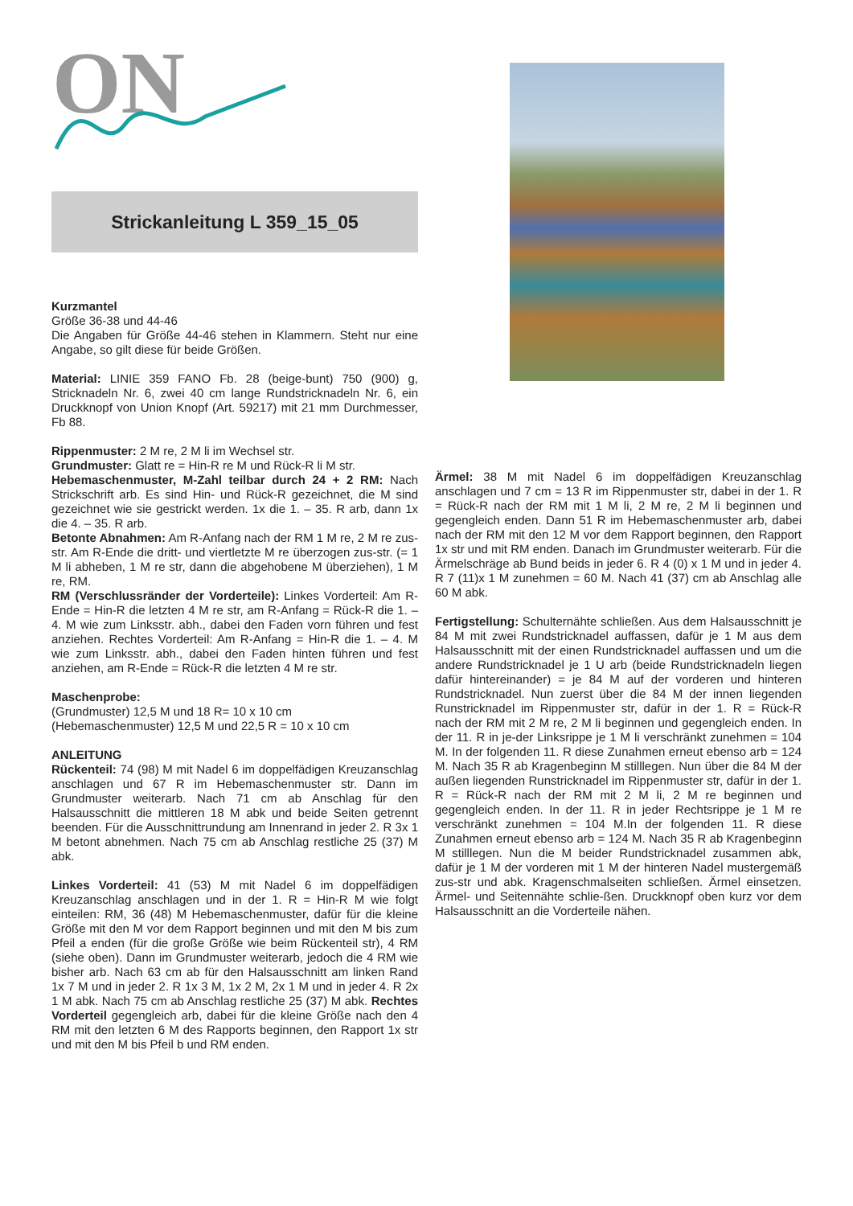ON
Strickanleitung L 359_15_05
Kurzmantel
Größe 36-38 und 44-46
Die Angaben für Größe 44-46 stehen in Klammern. Steht nur eine Angabe, so gilt diese für beide Größen.
Material: LINIE 359 FANO Fb. 28 (beige-bunt) 750 (900) g, Stricknadeln Nr. 6, zwei 40 cm lange Rundstricknadeln Nr. 6, ein Druckknopf von Union Knopf (Art. 59217) mit 21 mm Durchmesser, Fb 88.
Rippenmuster: 2 M re, 2 M li im Wechsel str.
Grundmuster: Glatt re = Hin-R re M und Rück-R li M str.
Hebemaschenmuster, M-Zahl teilbar durch 24 + 2 RM: Nach Strickschrift arb. Es sind Hin- und Rück-R gezeichnet, die M sind gezeichnet wie sie gestrickt werden. 1x die 1. – 35. R arb, dann 1x die 4. – 35. R arb.
Betonte Abnahmen: Am R-Anfang nach der RM 1 M re, 2 M re zus-str. Am R-Ende die dritt- und viertletzte M re überzogen zus-str. (= 1 M li abheben, 1 M re str, dann die abgehobene M überziehen), 1 M re, RM.
RM (Verschlussränder der Vorderteile): Linkes Vorderteil: Am R-Ende = Hin-R die letzten 4 M re str, am R-Anfang = Rück-R die 1. – 4. M wie zum Linksstr. abh., dabei den Faden vorn führen und fest anziehen. Rechtes Vorderteil: Am R-Anfang = Hin-R die 1. – 4. M wie zum Linksstr. abh., dabei den Faden hinten führen und fest anziehen, am R-Ende = Rück-R die letzten 4 M re str.
Maschenprobe:
(Grundmuster) 12,5 M und 18 R= 10 x 10 cm
(Hebemaschenmuster) 12,5 M und 22,5 R = 10 x 10 cm
ANLEITUNG
Rückenteil: 74 (98) M mit Nadel 6 im doppelfädigen Kreuzanschlag anschlagen und 67 R im Hebemaschenmuster str. Dann im Grundmuster weiterarb. Nach 71 cm ab Anschlag für den Halsausschnitt die mittleren 18 M abk und beide Seiten getrennt beenden. Für die Ausschnittrundung am Innenrand in jeder 2. R 3x 1 M betont abnehmen. Nach 75 cm ab Anschlag restliche 25 (37) M abk.
Linkes Vorderteil: 41 (53) M mit Nadel 6 im doppelfädigen Kreuzanschlag anschlagen und in der 1. R = Hin-R M wie folgt einteilen: RM, 36 (48) M Hebemaschenmuster, dafür für die kleine Größe mit den M vor dem Rapport beginnen und mit den M bis zum Pfeil a enden (für die große Größe wie beim Rückenteil str), 4 RM (siehe oben). Dann im Grundmuster weiterarb, jedoch die 4 RM wie bisher arb. Nach 63 cm ab für den Halsausschnitt am linken Rand 1x 7 M und in jeder 2. R 1x 3 M, 1x 2 M, 2x 1 M und in jeder 4. R 2x 1 M abk. Nach 75 cm ab Anschlag restliche 25 (37) M abk. Rechtes Vorderteil gegengleich arb, dabei für die kleine Größe nach den 4 RM mit den letzten 6 M des Rapports beginnen, den Rapport 1x str und mit den M bis Pfeil b und RM enden.
Ärmel: 38 M mit Nadel 6 im doppelfädigen Kreuzanschlag anschlagen und 7 cm = 13 R im Rippenmuster str, dabei in der 1. R = Rück-R nach der RM mit 1 M li, 2 M re, 2 M li beginnen und gegengleich enden. Dann 51 R im Hebemaschenmuster arb, dabei nach der RM mit den 12 M vor dem Rapport beginnen, den Rapport 1x str und mit RM enden. Danach im Grundmuster weiterarb. Für die Ärmelschräge ab Bund beids in jeder 6. R 4 (0) x 1 M und in jeder 4. R 7 (11)x 1 M zunehmen = 60 M. Nach 41 (37) cm ab Anschlag alle 60 M abk.
Fertigstellung: Schulternähte schließen. Aus dem Halsausschnitt je 84 M mit zwei Rundstricknadel auffassen, dafür je 1 M aus dem Halsausschnitt mit der einen Rundstricknadel auffassen und um die andere Rundstricknadel je 1 U arb (beide Rundstricknadeln liegen dafür hintereinander) = je 84 M auf der vorderen und hinteren Rundstricknadel. Nun zuerst über die 84 M der innen liegenden Runstricknadel im Rippenmuster str, dafür in der 1. R = Rück-R nach der RM mit 2 M re, 2 M li beginnen und gegengleich enden. In der 11. R in je-der Linksrippe je 1 M li verschränkt zunehmen = 104 M. In der folgenden 11. R diese Zunahmen erneut ebenso arb = 124 M. Nach 35 R ab Kragenbeginn M stilllegen. Nun über die 84 M der außen liegenden Runstricknadel im Rippenmuster str, dafür in der 1. R = Rück-R nach der RM mit 2 M li, 2 M re beginnen und gegengleich enden. In der 11. R in jeder Rechtsrippe je 1 M re verschränkt zunehmen = 104 M.In der folgenden 11. R diese Zunahmen erneut ebenso arb = 124 M. Nach 35 R ab Kragenbeginn M stilllegen. Nun die M beider Rundstricknadel zusammen abk, dafür je 1 M der vorderen mit 1 M der hinteren Nadel mustergemäß zus-str und abk. Kragenschmalseiten schließen. Ärmel einsetzen. Ärmel- und Seitennähte schlie-ßen. Druckknopf oben kurz vor dem Halsausschnitt an die Vorderteile nähen.